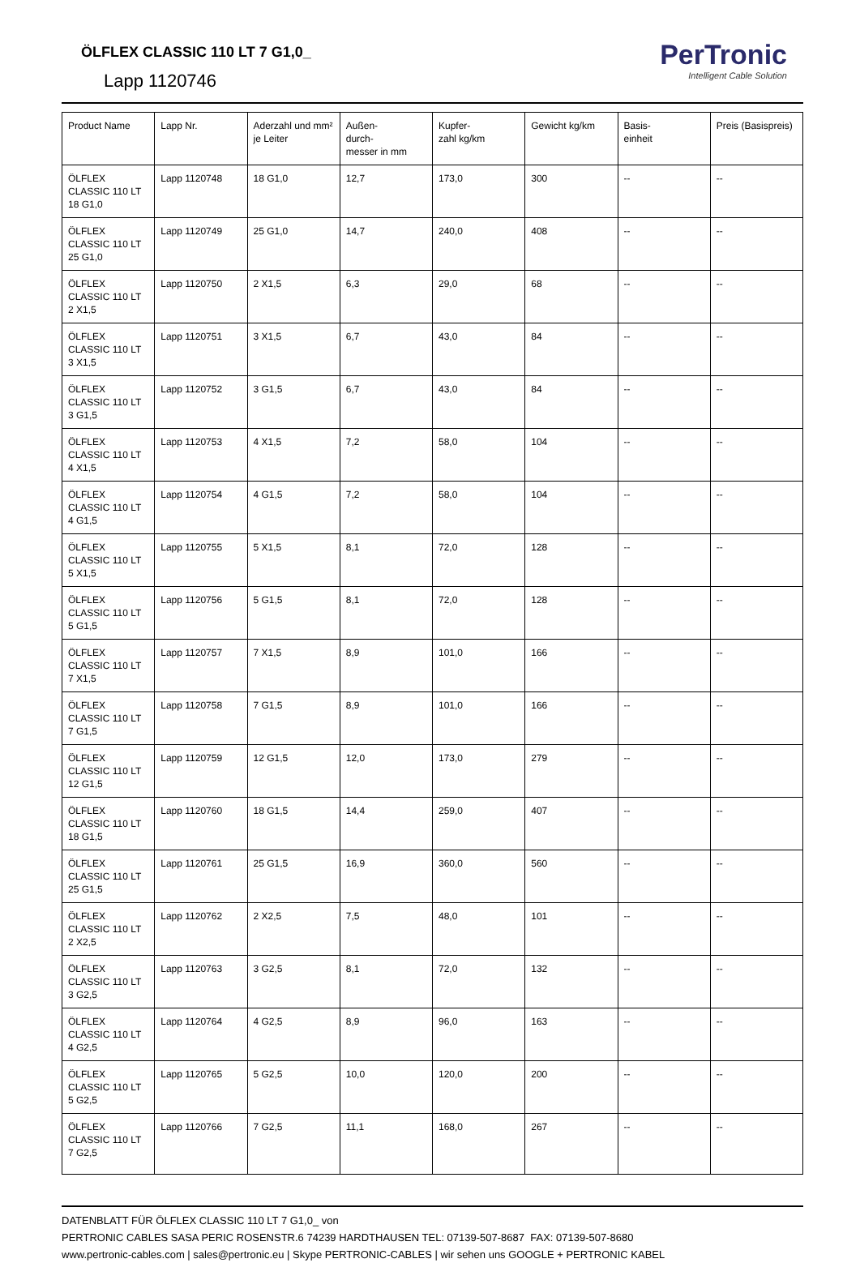ÖLFLEX CLASSIC 110 LT 7 G1,0_
Lapp 1120746
PerTronic
Intelligent Cable Solution
| Product Name | Lapp Nr. | Aderzahl und mm² je Leiter | Außen- durch- messer in mm | Kupfer- zahl kg/km | Gewicht kg/km | Basis- einheit | Preis (Basispreis) |
| --- | --- | --- | --- | --- | --- | --- | --- |
| ÖLFLEX CLASSIC 110 LT 18 G1,0 | Lapp 1120748 | 18 G1,0 | 12,7 | 173,0 | 300 | -- | -- |
| ÖLFLEX CLASSIC 110 LT 25 G1,0 | Lapp 1120749 | 25 G1,0 | 14,7 | 240,0 | 408 | -- | -- |
| ÖLFLEX CLASSIC 110 LT 2 X1,5 | Lapp 1120750 | 2 X1,5 | 6,3 | 29,0 | 68 | -- | -- |
| ÖLFLEX CLASSIC 110 LT 3 X1,5 | Lapp 1120751 | 3 X1,5 | 6,7 | 43,0 | 84 | -- | -- |
| ÖLFLEX CLASSIC 110 LT 3 G1,5 | Lapp 1120752 | 3 G1,5 | 6,7 | 43,0 | 84 | -- | -- |
| ÖLFLEX CLASSIC 110 LT 4 X1,5 | Lapp 1120753 | 4 X1,5 | 7,2 | 58,0 | 104 | -- | -- |
| ÖLFLEX CLASSIC 110 LT 4 G1,5 | Lapp 1120754 | 4 G1,5 | 7,2 | 58,0 | 104 | -- | -- |
| ÖLFLEX CLASSIC 110 LT 5 X1,5 | Lapp 1120755 | 5 X1,5 | 8,1 | 72,0 | 128 | -- | -- |
| ÖLFLEX CLASSIC 110 LT 5 G1,5 | Lapp 1120756 | 5 G1,5 | 8,1 | 72,0 | 128 | -- | -- |
| ÖLFLEX CLASSIC 110 LT 7 X1,5 | Lapp 1120757 | 7 X1,5 | 8,9 | 101,0 | 166 | -- | -- |
| ÖLFLEX CLASSIC 110 LT 7 G1,5 | Lapp 1120758 | 7 G1,5 | 8,9 | 101,0 | 166 | -- | -- |
| ÖLFLEX CLASSIC 110 LT 12 G1,5 | Lapp 1120759 | 12 G1,5 | 12,0 | 173,0 | 279 | -- | -- |
| ÖLFLEX CLASSIC 110 LT 18 G1,5 | Lapp 1120760 | 18 G1,5 | 14,4 | 259,0 | 407 | -- | -- |
| ÖLFLEX CLASSIC 110 LT 25 G1,5 | Lapp 1120761 | 25 G1,5 | 16,9 | 360,0 | 560 | -- | -- |
| ÖLFLEX CLASSIC 110 LT 2 X2,5 | Lapp 1120762 | 2 X2,5 | 7,5 | 48,0 | 101 | -- | -- |
| ÖLFLEX CLASSIC 110 LT 3 G2,5 | Lapp 1120763 | 3 G2,5 | 8,1 | 72,0 | 132 | -- | -- |
| ÖLFLEX CLASSIC 110 LT 4 G2,5 | Lapp 1120764 | 4 G2,5 | 8,9 | 96,0 | 163 | -- | -- |
| ÖLFLEX CLASSIC 110 LT 5 G2,5 | Lapp 1120765 | 5 G2,5 | 10,0 | 120,0 | 200 | -- | -- |
| ÖLFLEX CLASSIC 110 LT 7 G2,5 | Lapp 1120766 | 7 G2,5 | 11,1 | 168,0 | 267 | -- | -- |
DATENBLATT FÜR ÖLFLEX CLASSIC 110 LT 7 G1,0_ von
PERTRONIC CABLES SASA PERIC ROSENSTR.6 74239 HARDTHAUSEN TEL: 07139-507-8687 FAX: 07139-507-8680
www.pertronic-cables.com | sales@pertronic.eu | Skype PERTRONIC-CABLES | wir sehen uns GOOGLE + PERTRONIC KABEL